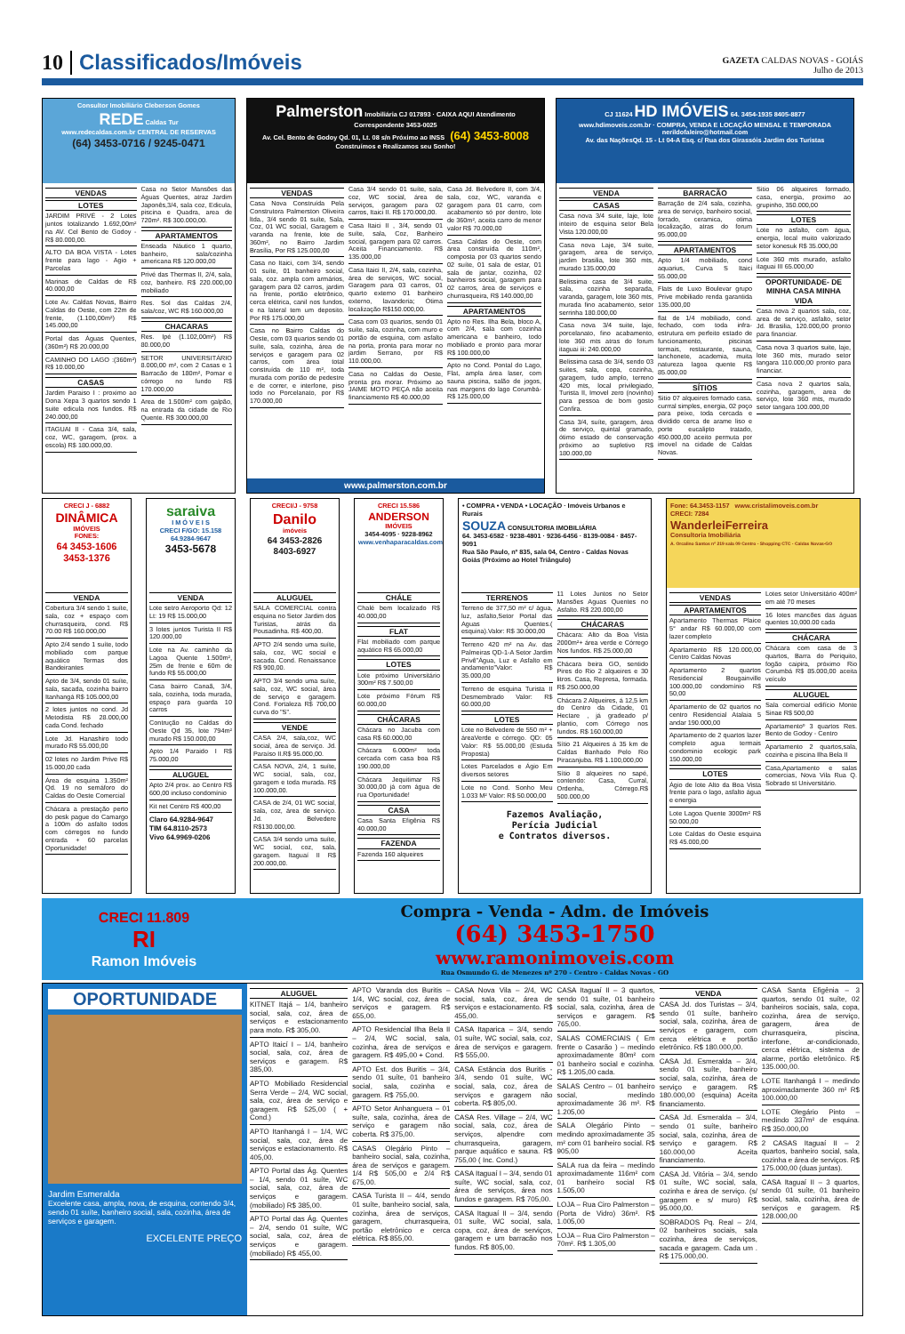10 Classificados/Imóveis
GAZETA CALDAS NOVAS - GOIÁS
Julho de 2013
Consultor Imobiliário Cleberson Gomes
REDE Caldas Tur
www.redecaldas.com.br CENTRAL DE RESERVAS
(64) 3453-0716 / 9245-0471
VENDAS
LOTES
JARDIM PRIVÉ - 2 Lotes juntos totalizando 1.692,00m² na AV. Cel Bento de Godoy - R$ 80.000,00.
ALTO DA BOA VISTA - Lotes frente para lago - Agio + Parcelas
Marinas de Caldas de R$ 40.000,00
Lote Av. Caldas Novas, Bairro Caldas do Oeste, com 22m de frente, (1.100,00m²) R$ 145.000,00
Portal das Águas Quentes, (360m²) R$ 20.000,00
CAMINHO DO LAGO :(360m²) R$ 10.000,00
CASAS
Jardim Paraiso I : proximo ao Dona Xepa 3 quartos sendo 1 suite edicula nos fundos. R$ 240.000,00
ITAGUAI II - Casa 3/4, sala, coz, WC, garagem, (prox. a escola) R$ 180.000,00.
Casa no Setor Mansões das Águas Quentes, atraz Jardim Japonês,3/4, sala coz, Edicula, piscina e Quadra, area de 720m². R$ 300.000,00.
APARTAMENTOS
Enseada Náutico 1 quarto, banheiro, sala/cozinha americana R$ 120.000,00
Privé das Thermas II, 2/4, sala, coz, banheiro. R$ 220.000,00 mobiliado
Res. Sol das Caldas 2/4, sala/coz, WC R$ 160.000,00
CHACARAS
Res. Ipé (1.102,00m²) R$ 80.000,00
SETOR UNIVERSITÁRIO 8.000,00 m², com 2 Casas e 1 Barracão de 180m², Pomar e córrego no fundo R$ 170.000,00
Area de 1.500m² com galpão, na entrada da cidade de Rio Quente. R$ 300.000,00
Palmerston Imobiliária CJ 017893 · CAIXA AQUI Atendimento Correspondente 3453-0025
Av. Cel. Bento de Godoy Qd. 01, Lt. 08 s/n Próximo ao INSS (64) 3453-8008
Construímos e Realizamos seu Sonho!
VENDAS
Casa Nova Construída Pela Construtora Palmerston Oliveira ltda., 3/4 sendo 01 suíte, Sala, Coz, 01 WC social, Garagem e varanda na frente, lote de 360m², no Bairro Jardim Brasília, Por R$ 125.000,00
Casa no Itaici, com 3/4, sendo 01 suíte, 01 banheiro social, sala, coz. ampla com armários, garagem para 02 carros, jardim na frente, portão eletrônico, cerca elétrica, canil nos fundos, e na lateral tem um deposito. Por R$ 175.000,00
Casa no Bairro Caldas do Oeste, com 03 quartos sendo 01 suíte, sala, cozinha, área de serviços e garagem para 02 carros, com área total construída de 110 m², toda murada com portão de pedestre e de correr, e interfone, piso todo no Porcelanato, por R$ 170.000,00
Casa 3/4 sendo 01 suíte, sala, coz, WC social, área de serviços, garagem para 02 carros, Itaici II. R$ 170.000,00.
Casa Itaici II , 3/4, sendo 01 suíte, sala, Coz, Banheiro social, garagem para 02 carros. Aceita Financiamento. R$ 135.000,00
Casa Itaici II, 2/4, sala, cozinha, área de serviços, WC social, Garagem para 03 carros, 01 quarto externo 01 banheiro externo, lavanderia; Ótima localização R$150.000,00.
Casa com 03 quartos, sendo 01 suíte, sala, cozinha, com muro e portão de esquina, com asfalto na porta, pronta para morar no jardim Serrano, por R$ 110.000,00.
Casa no Caldas do Oeste, pronta pra morar. Próximo ao JAIME MOTO PEÇA não aceita financiamento R$ 40.000,00
Casa Jd. Belvedere II, com 3/4, sala, coz, WC, varanda e garagem para 01 carro, com acabamento só por dentro, lote de 360m², aceita carro de menor valor R$ 70.000,00
Casa Caldas do Oeste, com área construída de 110m², composta por 03 quartos sendo 02 suíte, 01 sala de estar, 01 sala de jantar, cozinha, 02 banheiros social, garagem para 02 carros, área de serviços e churrasqueira, R$ 140.000,00
APARTAMENTOS
Apto no Res. Ilha Bela, bloco A, com 2/4, sala com cozinha americana e banheiro, todo mobiliado e pronto para morar R$ 100.000,00
Apto no Cond. Pontal do Lago, Flat, ampla área laser, com sauna piscina, salão de jogos, nas margens do lago Corumbá- R$ 125.000,00
www.palmerston.com.br
CJ 11624 HD IMÓVEIS 64. 3454-1935 8405-8877
www.hdimoveis.com.br · COMPRA, VENDA E LOCAÇÃO MENSAL E TEMPORADA
nerildofaleiro@hotmail.com
Av. das NaçõesQd. 15 - Lt 04-A Esq. c/ Rua dos Girassóis Jardim dos Turistas
VENDA
CASAS
Casa nova 3/4 suite, laje, lote inteiro de esquina setor Bela Vista 120.000,00
Casa nova Laje, 3/4 suite, garagem, area de serviço, jardim brasilia, lote 360 mts, murado 135.000,00
Belissima casa de 3/4 suite, sala, cozinha separada, varanda, garagem, lote 360 mts, murada fino acabamento, setor serrinha 180.000,00
Casa nova 3/4 suite, laje, porcelanato, fino acabamento, lote 360 mts atras do forum itaguai iii: 240.000,00
Belissima casa de 3/4, sendo 03 suites, sala, copa, cozinha, garagem, tudo amplo, terreno 420 mts, local privilegiado, Turista II, Imovel zero (novinho) para pessoa de bom gosto Confira.
Casa 3/4, suíte, garagem, área de serviço, quintal gramado, ótimo estado de conservação próximo ao supletivo R$ 180.000,00
BARRACÃO
Barração de 2/4 sala, cozinha, area de serviço, banheiro social, forrado, ceramica, otima localização, atras do forum 95.000,00
APARTAMENTOS
Apto 1/4 mobiliado, cond aquarius, Curva S Itaici 55.000,00
Flats de Luxo Boulevar grupo Prive mobiliado renda garantida 135.000,00
flat de 1/4 mobiliado, cond. fechado, com toda infra-estrutura em perfeito estado de funcionamento, piscinas termais, restaurante, sauna, lanchonete, academia, muita natureza lagoa quente R$ 85.000,00
SÍTIOS
Sitio 07 alqueires formado casa, currral simples, energia, 02 poço para peixe, toda cercada e dividido cerca de arame liso e porte eucalipto tratado, 450.000,00 aceito permuta por imovel na cidade de Caldas Novas.
Sitio 06 alqueires formado, casa, energia, proximo ao grupinho, 350.000,00
LOTES
Lote no asfalto, com água, energia, local muito valorizado setor konesuk R$ 35.000,00
Lote 360 mts murado, asfalto itaguai III 65.000,00
OPORTUNIDADE- DE MINHA CASA MINHA VIDA
Casa nova 2 quartos sala, coz, area de serviço, asfalto, setor Jd. Brasilia, 120.000,00 pronto para financiar.
Casa nova 3 quartos suite, laje, lote 360 mts, murado setor tangara 110.000,00 pronto para financiar.
Casa nova 2 quartos sala, cozinha, garagem, area de serviço, lote 360 mts, murado setor tangara 100.000,00
CRECI J - 6882
DINÂMICA
IMÓVEIS
FONES:
64 3453-1606
3453-1376
VENDA
Cobertura 3/4 sendo 1 suíte, sala, coz + espaço com churrasqueira, cond. R$ 70.00 R$ 160.000,00
Apto 2/4 sendo 1 suíte, todo mobiliado com parque aquático Termas dos Bandeirantes
Apto de 3/4, sendo 01 suíte, sala, sacada, cozinha bairro Itanhangá R$ 105.000,00
2 lotes juntos no cond. Jd Metodista R$ 28.000,00 cada Cond. fechado
Lote Jd. Hanashiro todo murado R$ 55.000,00
02 lotes no Jardim Prive R$ 15.000,00 cada
Área de esquina 1.350m² Qd. 19 no semáforo do Caldas do Oeste Comercial
Chácara a prestação perto do pesk pague do Camargo a 100m do asfalto todos com córregos no fundo entrada + 60 parcelas Oportunidade!
saraiva
I M Ó V E I S
CRECI F/GO: 15.158
64.9284-9647
3453-5678
VENDA
Lote setro Aeroporto Qd: 12 Lt: 19 R$ 15.000,00
3 lotes juntos Turista II R$ 120.000,00
Lote na Av. caminho da Lagoa Quente 1.500m², 25m de frente e 60m de fundo R$ 55.000,00
Casa bairro Canaã, 3/4, sala, cozinha, toda murada, espaço para guarda 10 carros
Contrução no Caldas do Oeste Qd 35, lote 794m² murado R$ 150.000,00
Apto 1/4 Paraido I R$ 75.000,00
ALUGUEL
Apto 2/4 prox. ao Centro R$ 600,00 incluso condomínio
Kit net Centro R$ 400,00
Claro 64.9284-9647
TIM 64.8110-2573
Vivo 64.9969-0206
CRECI/J - 9758
Danilo
imóveis
64 3453-2826
8403-6927
ALUGUEL
SALA COMERCIAL contra esquina no Setor Jardim dos Turistas, atrás da Pousadinha. R$ 400,00.
APTO 2/4 sendo uma suíte, sala, coz, WC social e sacada. Cond. Renaissance R$ 900,00.
APTO 3/4 sendo uma suíte, sala, coz, WC social, área de serviço e garagem. Cond. Fortaleza R$ 700,00 curva do "S".
VENDE
CASA 2/4, sala,coz, WC social, área de serviço. Jd. Paraíso II.R$ 95.000,00.
CASA NOVA, 2/4, 1 suíte, WC social, sala, coz, garagem e toda murada. R$ 100.000,00.
CASA de 2/4, 01 WC social, sala, coz, área de serviço. Jd. Belvedere R$130.000,00.
CASA 3/4 sendo uma suíte, WC social, coz, sala, garagem. Itaguaí II R$ 200.000,00.
CRECI 15.586
ANDERSON
IMÓVEIS
3454-4095 · 9228-8962
www.venhaparacaldas.com.br
CHÁLE
Chalé bem localizado R$ 40.000,00
FLAT
Flat mobiliado com parque aquático R$ 65.000,00
LOTES
Lote próximo Universitário 300m² R$ 7.500,00
Lote próximo Fórum R$ 60.000,00
CHÁCARAS
Chácara no Jacuba com casa R$ 60.000,00
Chácara 6.000m² toda cercada com casa boa R$ 190.000,00
Chácara Jequitimar R$ 30.000,00 já com água de rua Oportunidade!
CASA
Casa Santa Efigênia R$ 40.000,00
FAZENDA
Fazenda 160 alqueires
• COMPRA • VENDA • LOCAÇÃO · Imóveis Urbanos e Rurais
SOUZA CONSULTORIA IMOBILIÁRIA
64. 3453-6582 · 9238-4801 · 9236-6456 · 8139-0084 · 8457-9091
Rua São Paulo, nº 835, sala 04, Centro - Caldas Novas Goiás (Próximo ao Hotel Triângulo)
TERRENOS
Terreno de 377,50 m² c/ água, luz, asfalto,Setor Portal das Aguas Quentes.( esquina).Valor: R$ 30.000,00
Terreno 420 m² na Av. das Palmeiras QD-1-A Setor Jardim Privê"Água, Luz e Asfalto em andamento"Valor: R$ 35.000,00
Terreno de esquina Turista II Desmembrado Valor: R$ 60.000,00
LOTES
Lote no Belvedere de 550 m² + áreaVerde e córrego. QD: 05 Valor: R$ 55.000,00 (Estuda Proposta)
Lotes Parcelados e Ágio Em diversos setores
Lote no Cond. Sonho Meu 1.033 M² Valor: R$ 50.000,00
11 Lotes Juntos no Setor Mansões Aguas Quentes no Asfalto. R$ 220.000,00
CHÁCARAS
Chácara: Alto da Boa Vista 2000m²+ área verde e Córrego Nos fundos. R$ 25.000,00
Chácara beira GO, sentido Pires do Rio 2 alqueires e 30 litros. Casa, Represa, formada. R$ 250.000,00
Chácara 2 Alqueires, á 12,5 km do Centro da Cidade, 01 Hectare , já gradeado p/ plantio, com Córrego nos fundos. R$ 160.000,00
Sítio 21 Alqueires á 35 km de Caldas Banhado Pelo Rio Piracanjuba. R$ 1.100,000,00
Sítio 8 alqueires no sapé, contendo: Casa, Curral, Ordenha, Córrego.R$ 500.000,00
Fazemos Avaliação,
Perícia Judicial
e Contratos diversos.
Fone: 64.3453-1157 www.cristalimoveis.com.br
CRECI: 7284
WanderleiFerreira
Consultoria Imobiliária
A. Orcalino Santos nº 219 sala 09 Centro - Shopping CTC - Caldas Novas-GO
VENDAS
APARTAMENTOS
Apartamento Thermas Plaice 5° andar R$ 60.000,00 com lazer completo
Apartamento R$ 120.000,00 Centro Caldas Novas
Apartamento 2 quartos Residencial Bougainville 100.000,00 condomínio R$ 50,00
Apartamento de 02 quartos no centro Residencial Atalaia 5 andar 190.000,00
Apartamento de 2 quartos lazer completo agua termais condominio ecologic park 150.000,00
LOTES
Ágio de lote Alto da Boa Vista frente para o lago, asfalto água e energia
Lote Lagoa Quente 3000m² R$ 50.000,00
Lote Caldas do Oeste esquina R$ 45.000,00
Lotes setor Universitário 400m² em até 70 meses
16 lotes mancões das águas quentes 10,000.00 cada
CHÁCARA
Chácara com casa de 3 quartos, Barra do Periquito, fogão caipira, próximo Rio Corumbá R$ 85.000,00 aceita veículo
ALUGUEL
Sala comercial edifício Monte Sinae R$ 500,00
Apartamentoº 3 quartos Res. Bento de Godoy - Centro
Apartamento 2 quartos,sala, cozinha e piscina Ilha Bela II
Casa,Apartamento e salas comercias, Nova Vila Rua Q. Sobrado st Universitário.
CRECI 11.809
RI
Ramon Imóveis
Compra - Venda - Adm. de Imóveis
(64) 3453-1750
www.ramonimoveis.com
Rua Osmundo G. de Menezes nº 270 - Centro - Caldas Novas - GO
OPORTUNIDADE
Jardim Esmeralda
Excelente casa, ampla, nova, de esquina, contendo 3/4, sendo 01 suíte, banheiro social, sala, cozinha, área de serviços e garagem.
EXCELENTE PREÇO
ALUGUEL
KITNET Itajá – 1/4, banheiro social, sala, coz, área de serviços e estacionamento para moto. R$ 305,00.
APTO Itaicí I – 1/4, banheiro social, sala, coz, área de serviços e garagem. R$ 385,00.
APTO Mobiliado Residencial Serra Verde – 2/4, WC social, sala, coz, área de serviço e garagem. R$ 525,00 ( + Cond.)
APTO Itanhangá I – 1/4, WC social, sala, coz, área de serviços e estacionamento. R$ 405,00.
APTO Portal das Ág. Quentes – 1/4, sendo 01 suíte, WC social, sala, coz, área de serviços e garagem. (mobiliado) R$ 385,00.
APTO Portal das Ág. Quentes – 2/4, sendo 01 suíte, WC social, sala, coz, área de serviços e garagem. (mobiliado) R$ 455,00.
APTO Varanda dos Buritis – 1/4, WC social, coz, área de serviços e garagem. R$ 655,00.
APTO Residencial Ilha Bela II – 2/4, WC social, sala, cozinha, área de serviços e garagem. R$ 495,00 + Cond.
APTO Est. dos Buritis – 3/4, sendo 01 suíte, 01 banheiro social, sala, cozinha e garagem. R$ 755,00.
APTO Setor Anhanguera – 01 suíte, sala, cozinha, área de serviço e garagem não coberta. R$ 375,00.
CASAS Olegário Pinto – banheiro social, sala, cozinha, área de serviços e garagem. 1/4 R$ 505,00 e 2/4 R$ 675,00.
CASA Turista II – 4/4, sendo 01 suíte, banheiro social, sala, cozinha, área de serviços, garagem, churrasqueira, portão eletrônico e cerca elétrica. R$ 855,00.
CASA Nova Vila – 2/4, WC social, sala, coz, área de serviços e estacionamento. R$ 455,00.
CASA Itaparica – 3/4, sendo 01 suíte, WC social, sala, coz, área de serviços e garagem. R$ 555,00.
CASA Estância dos Buritis - 3/4, sendo 01 suíte, WC social, sala, coz, área de serviços e garagem não coberta. R$ 805,00.
CASA Res. Village – 2/4, WC social, sala, coz, área de serviços, alpendre com churrasqueira, garagem, parque aquático e sauna. R$ 755,00 ( Inc. Cond.)
CASA Itaguaí I – 3/4, sendo 01 suíte, WC social, sala, coz, área de serviços, área nos fundos e garagem. R$ 705,00.
CASA Itaguaí II – 3/4, sendo 01 suíte, WC social, sala, copa, coz, área de serviços, garagem e um barracão nos fundos. R$ 805,00.
CASA Itaguaí II – 3 quartos, sendo 01 suíte, 01 banheiro social, sala, cozinha, área de serviços e garagem. R$ 765,00.
SALAS COMERCIAIS ( Em frente o Casarão ) – medindo aproximadamente 80m² com 01 banheiro social e cozinha. R$ 1.205,00 cada.
SALAS Centro – 01 banheiro social, medindo aproximadamente 36 m². R$ 1.205,00
SALA Olegário Pinto – medindo aproximadamente 35 m² com 01 banheiro social. R$ 905,00
SALA rua da feira – medindo aproximadamente 116m² com 01 banheiro social R$ 1.505,00
LOJA – Rua Ciro Palmerston – (Porta de Vidro) 36m². R$ 1.005,00
LOJA – Rua Ciro Palmerston – 70m². R$ 1.305,00
VENDA
CASA Jd. dos Turistas – 3/4, sendo 01 suíte, banheiro social, sala, cozinha, área de serviços e garagem, com cerca elétrica e portão eletrônico. R$ 180.000,00.
CASA Jd. Esmeralda – 3/4, sendo 01 suíte, banheiro social, sala, cozinha, área de serviço e garagem. R$ 180.000,00 (esquina) Aceita financiamento.
CASA Jd. Esmeralda – 3/4, sendo 01 suíte, banheiro social, sala, cozinha, área de serviço e garagem. R$ 160.000,00 Aceita financiamento.
CASA Jd. Vitória – 3/4, sendo 01 suíte, WC social, sala, cozinha e área de serviço. (s/ garagem e s/ muro) R$ 95.000,00.
SOBRADOS Pq. Real – 2/4, 02 banheiros sociais, sala cozinha, área de serviços, sacada e garagem. Cada um . R$ 175.000,00.
CASA Santa Efigênia – 3 quartos, sendo 01 suíte, 02 banheiros sociais, sala, copa, cozinha, área de serviço, garagem, área de churrasqueira, piscina, interfone, ar-condicionado, cerca elétrica, sistema de alarme, portão eletrônico. R$ 135.000,00.
LOTE Itanhangá I – medindo aproximadamente 360 m² R$ 100.000,00
LOTE Olegário Pinto – medindo 337m² de esquina. R$ 350.000,00
2 CASAS Itaguaí II – 2 quartos, banheiro social, sala, cozinha e área de serviços. R$ 175.000,00 (duas juntas).
CASA Itaguaí II – 3 quartos, sendo 01 suíte, 01 banheiro social, sala, cozinha, área de serviços e garagem. R$ 128.000,00